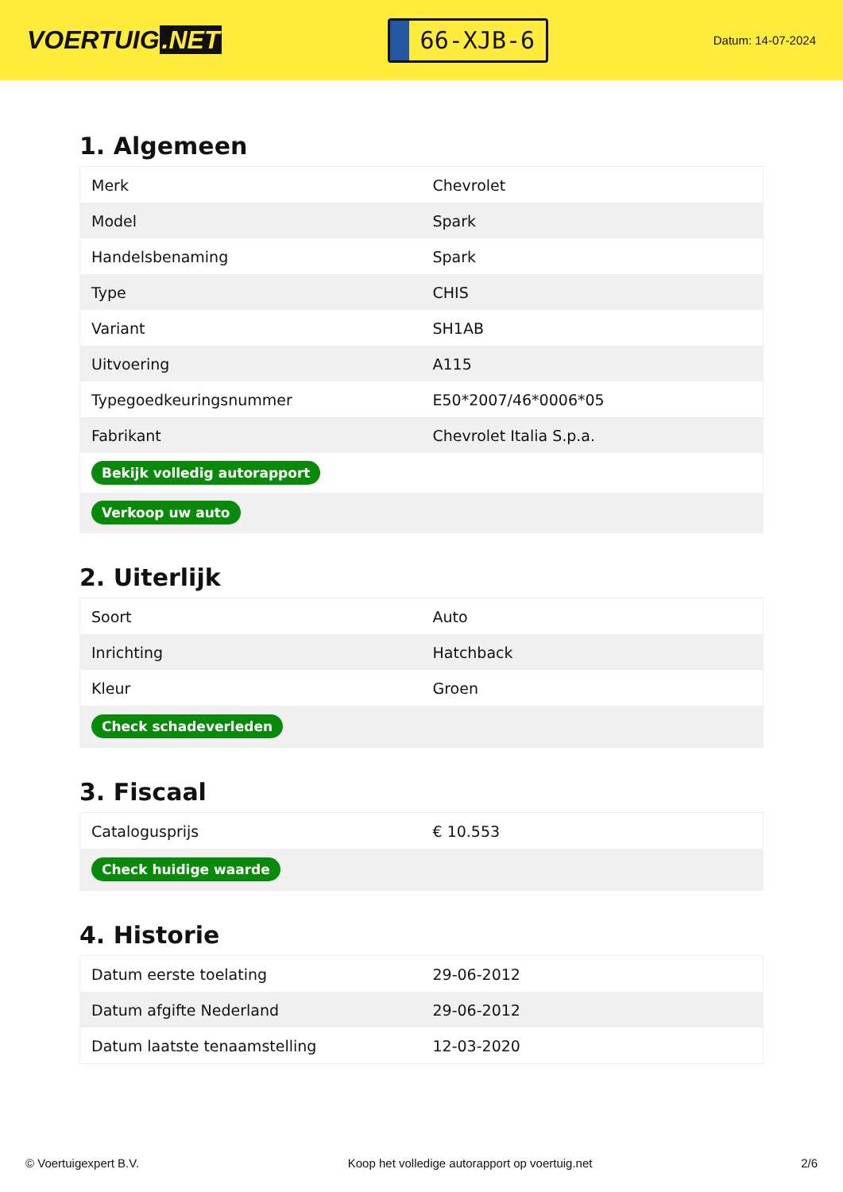VOERTUIG.NET
66-XJB-6
Datum: 14-07-2024
1. Algemeen
| Merk | Chevrolet |
| Model | Spark |
| Handelsbenaming | Spark |
| Type | CHIS |
| Variant | SH1AB |
| Uitvoering | A115 |
| Typegoedkeuringsnummer | E50*2007/46*0006*05 |
| Fabrikant | Chevrolet Italia S.p.a. |
| Bekijk volledig autorapport | |
| Verkoop uw auto | |
2. Uiterlijk
| Soort | Auto |
| Inrichting | Hatchback |
| Kleur | Groen |
| Check schadeverleden | |
3. Fiscaal
| Catalogusprijs | € 10.553 |
| Check huidige waarde | |
4. Historie
| Datum eerste toelating | 29-06-2012 |
| Datum afgifte Nederland | 29-06-2012 |
| Datum laatste tenaamstelling | 12-03-2020 |
© Voertuigexpert B.V. Koop het volledige autorapport op voertuig.net 2/6